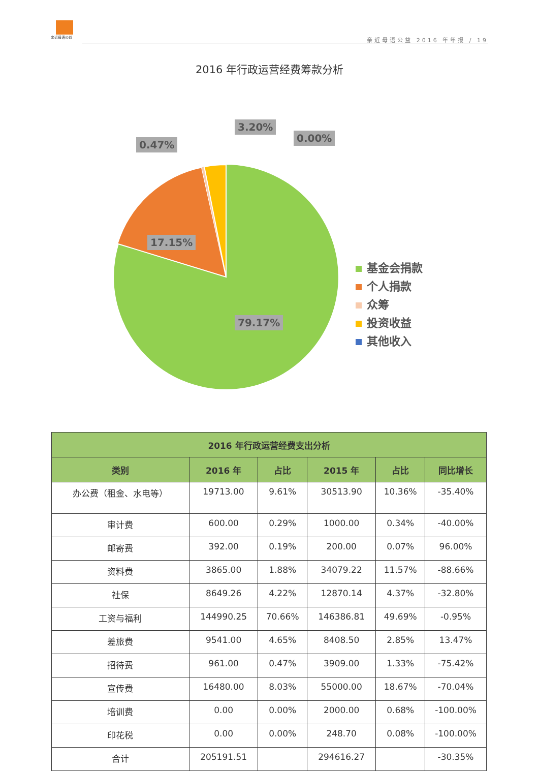亲近母语公益
亲近母语公益 2016 年年报 / 19
2016 年行政运营经费筹款分析
0.47%
3.20%
0.00%
17.15%
79.17%
基金会捐款
个人捐款
众筹
投资收益
其他收入
| 2016 年行政运营经费支出分析 | | | | | |
| --- | --- | --- | --- | --- | --- |
| 类别 | 2016 年 | 占比 | 2015 年 | 占比 | 同比增长 |
| 办公费（租金、水电等） | 19713.00 | 9.61% | 30513.90 | 10.36% | -35.40% |
| 审计费 | 600.00 | 0.29% | 1000.00 | 0.34% | -40.00% |
| 邮寄费 | 392.00 | 0.19% | 200.00 | 0.07% | 96.00% |
| 资料费 | 3865.00 | 1.88% | 34079.22 | 11.57% | -88.66% |
| 社保 | 8649.26 | 4.22% | 12870.14 | 4.37% | -32.80% |
| 工资与福利 | 144990.25 | 70.66% | 146386.81 | 49.69% | -0.95% |
| 差旅费 | 9541.00 | 4.65% | 8408.50 | 2.85% | 13.47% |
| 招待费 | 961.00 | 0.47% | 3909.00 | 1.33% | -75.42% |
| 宣传费 | 16480.00 | 8.03% | 55000.00 | 18.67% | -70.04% |
| 培训费 | 0.00 | 0.00% | 2000.00 | 0.68% | -100.00% |
| 印花税 | 0.00 | 0.00% | 248.70 | 0.08% | -100.00% |
| 合计 | 205191.51 | | 294616.27 | | -30.35% |